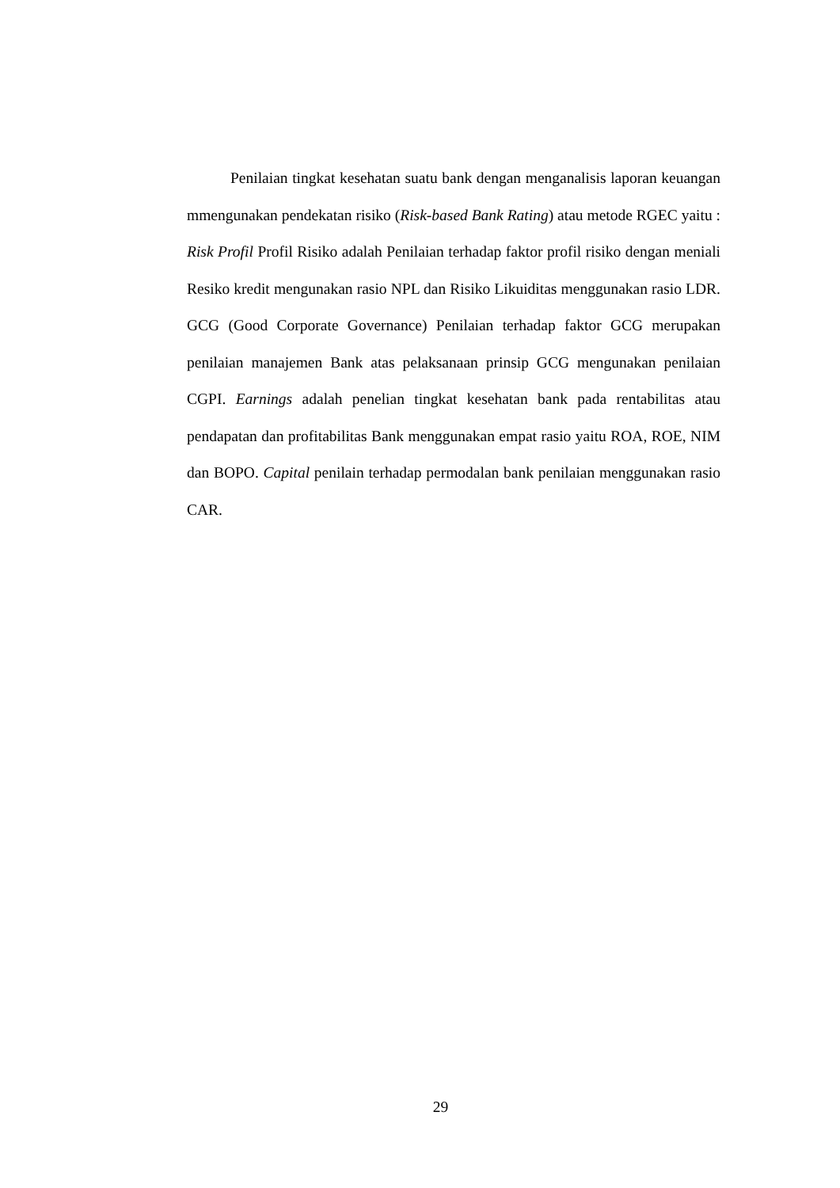Penilaian tingkat kesehatan suatu bank dengan menganalisis laporan keuangan mmengunakan pendekatan risiko (Risk-based Bank Rating) atau metode RGEC yaitu : Risk Profil Profil Risiko adalah Penilaian terhadap faktor profil risiko dengan meniali Resiko kredit mengunakan rasio NPL dan Risiko Likuiditas menggunakan rasio LDR. GCG (Good Corporate Governance) Penilaian terhadap faktor GCG merupakan penilaian manajemen Bank atas pelaksanaan prinsip GCG mengunakan penilaian CGPI. Earnings adalah penelian tingkat kesehatan bank pada rentabilitas atau pendapatan dan profitabilitas Bank menggunakan empat rasio yaitu ROA, ROE, NIM dan BOPO. Capital penilain terhadap permodalan bank penilaian menggunakan rasio CAR.
29